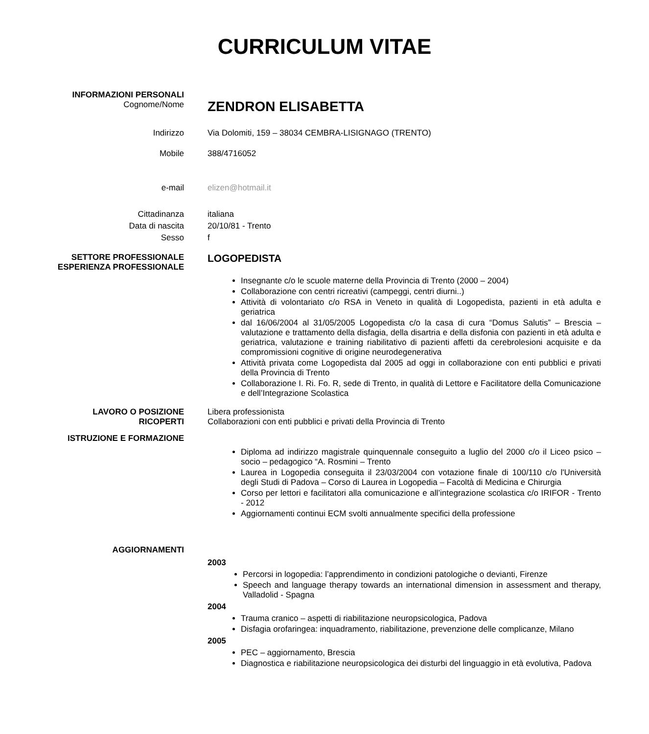CURRICULUM VITAE
INFORMAZIONI PERSONALI
Cognome/Nome
ZENDRON ELISABETTA
Indirizzo Via Dolomiti, 159 – 38034 CEMBRA-LISIGNAGO (TRENTO)
Mobile 388/4716052
e-mail elizen@hotmail.it
Cittadinanza italiana
Data di nascita 20/10/81 - Trento
Sesso f
SETTORE PROFESSIONALE
ESPERIENZA PROFESSIONALE
LOGOPEDISTA
Insegnante c/o le scuole materne della Provincia di Trento (2000 – 2004)
Collaborazione con centri ricreativi (campeggi, centri diurni..)
Attività di volontariato c/o RSA in Veneto in qualità di Logopedista, pazienti in età adulta e geriatrica
dal 16/06/2004 al 31/05/2005 Logopedista c/o la casa di cura “Domus Salutis” – Brescia – valutazione e trattamento della disfagia, della disartria e della disfonia con pazienti in età adulta e geriatrica, valutazione e training riabilitativo di pazienti affetti da cerebrolesioni acquisite e da compromissioni cognitive di origine neurodegenerativa
Attività privata come Logopedista dal 2005 ad oggi in collaborazione con enti pubblici e privati della Provincia di Trento
Collaborazione I. Ri. Fo. R, sede di Trento, in qualità di Lettore e Facilitatore della Comunicazione e dell’Integrazione Scolastica
LAVORO O POSIZIONE
RICOPERTI
Libera professionista
Collaborazioni con enti pubblici e privati della Provincia di Trento
ISTRUZIONE E FORMAZIONE
Diploma ad indirizzo magistrale quinquennale conseguito a luglio del 2000 c/o il Liceo psico – socio – pedagogico “A. Rosmini – Trento
Laurea in Logopedia conseguita il 23/03/2004 con votazione finale di 100/110 c/o l'Università degli Studi di Padova – Corso di Laurea in Logopedia – Facoltà di Medicina e Chirurgia
Corso per lettori e facilitatori alla comunicazione e all’integrazione scolastica c/o IRIFOR - Trento - 2012
Aggiornamenti continui ECM svolti annualmente specifici della professione
AGGIORNAMENTI
2003
Percorsi in logopedia: l’apprendimento in condizioni patologiche o devianti, Firenze
Speech and language therapy towards an international dimension in assessment and therapy, Valladolid - Spagna
2004
Trauma cranico – aspetti di riabilitazione neuropsicologica, Padova
Disfagia orofaringea: inquadramento, riabilitazione, prevenzione delle complicanze, Milano
2005
PEC – aggiornamento, Brescia
Diagnostica e riabilitazione neuropsicologica dei disturbi del linguaggio in età evolutiva, Padova